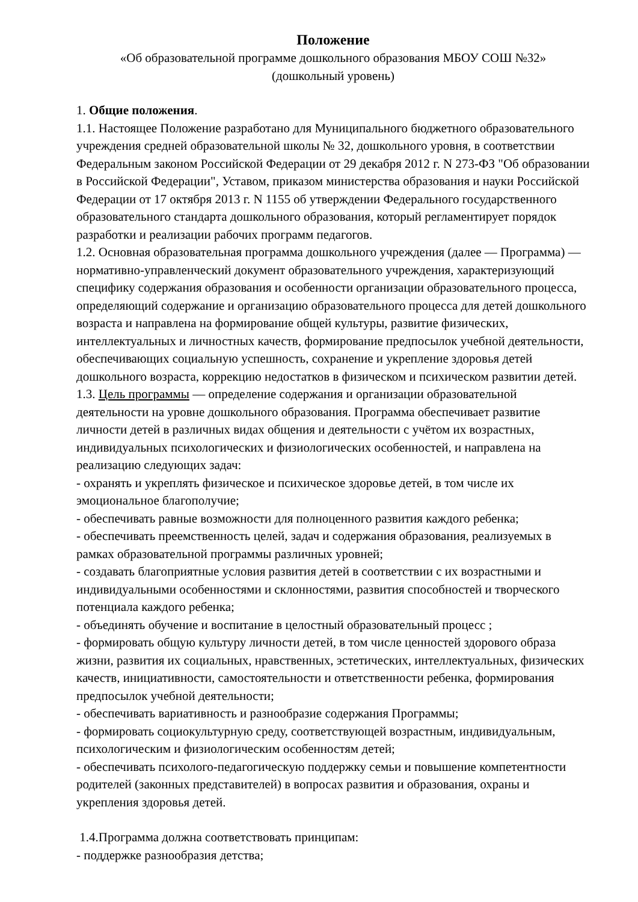Положение
«Об образовательной программе дошкольного образования МБОУ СОШ №32»
(дошкольный уровень)
1. Общие положения.
1.1. Настоящее Положение разработано для Муниципального бюджетного образовательного учреждения средней образовательной школы № 32, дошкольного уровня, в соответствии Федеральным законом Российской Федерации от 29 декабря 2012 г. N 273-ФЗ "Об образовании в Российской Федерации", Уставом, приказом министерства образования и науки Российской Федерации от 17 октября 2013 г. N 1155 об утверждении Федерального государственного образовательного стандарта дошкольного образования, который регламентирует порядок разработки и реализации рабочих программ педагогов.
1.2. Основная образовательная программа дошкольного учреждения (далее — Программа) — нормативно-управленческий документ образовательного учреждения, характеризующий специфику содержания образования и особенности организации образовательного процесса, определяющий содержание и организацию образовательного процесса для детей дошкольного возраста и направлена на формирование общей культуры, развитие физических, интеллектуальных и личностных качеств, формирование предпосылок учебной деятельности, обеспечивающих социальную успешность, сохранение и укрепление здоровья детей дошкольного возраста, коррекцию недостатков в физическом и психическом развитии детей.
1.3. Цель программы — определение содержания и организации образовательной деятельности на уровне дошкольного образования. Программа обеспечивает развитие личности детей в различных видах общения и деятельности с учётом их возрастных, индивидуальных психологических и физиологических особенностей, и направлена на реализацию следующих задач:
- охранять и укреплять физическое и психическое здоровье детей, в том числе их эмоциональное благополучие;
- обеспечивать равные возможности для полноценного развития каждого ребенка;
- обеспечивать преемственность целей, задач и содержания образования, реализуемых в рамках образовательной программы различных уровней;
- создавать благоприятные условия развития детей в соответствии с их возрастными и индивидуальными особенностями и склонностями, развития способностей и творческого потенциала каждого ребенка;
- объединять обучение и воспитание в целостный образовательный процесс ;
- формировать общую культуру личности детей, в том числе ценностей здорового образа жизни, развития их социальных, нравственных, эстетических, интеллектуальных, физических качеств, инициативности, самостоятельности и ответственности ребенка, формирования предпосылок учебной деятельности;
- обеспечивать вариативность и разнообразие содержания Программы;
- формировать социокультурную среду, соответствующей возрастным, индивидуальным, психологическим и физиологическим особенностям детей;
- обеспечивать психолого-педагогическую поддержку семьи и повышение компетентности родителей (законных представителей) в вопросах развития и образования, охраны и укрепления здоровья детей.
1.4.Программа должна соответствовать принципам:
- поддержке разнообразия детства;